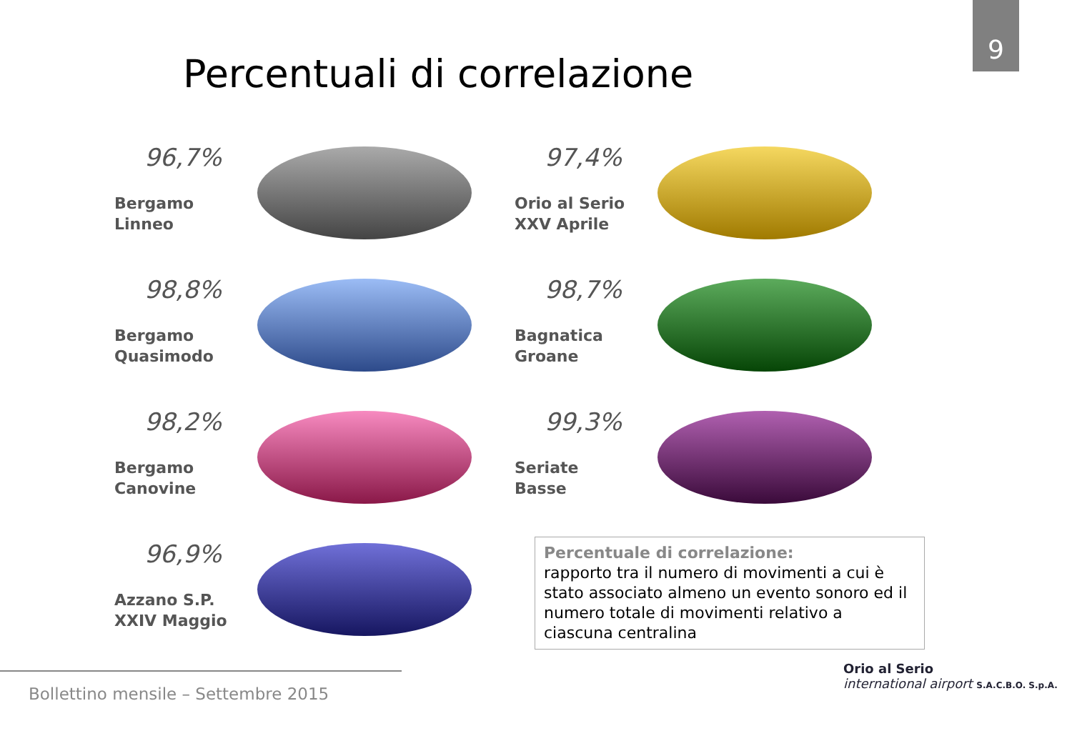9
Percentuali di correlazione
96,7%
Bergamo
Linneo
97,4%
Orio al Serio
XXV Aprile
98,8%
Bergamo
Quasimodo
98,7%
Bagnatica
Groane
98,2%
Bergamo
Canovine
99,3%
Seriate
Basse
96,9%
Azzano S.P.
XXIV Maggio
Percentuale di correlazione:
rapporto tra il numero di movimenti a cui è stato associato almeno un evento sonoro ed il numero totale di movimenti relativo a ciascuna centralina
Bollettino mensile – Settembre 2015
Orio al Serio
international airport S.A.C.B.O. S.p.A.